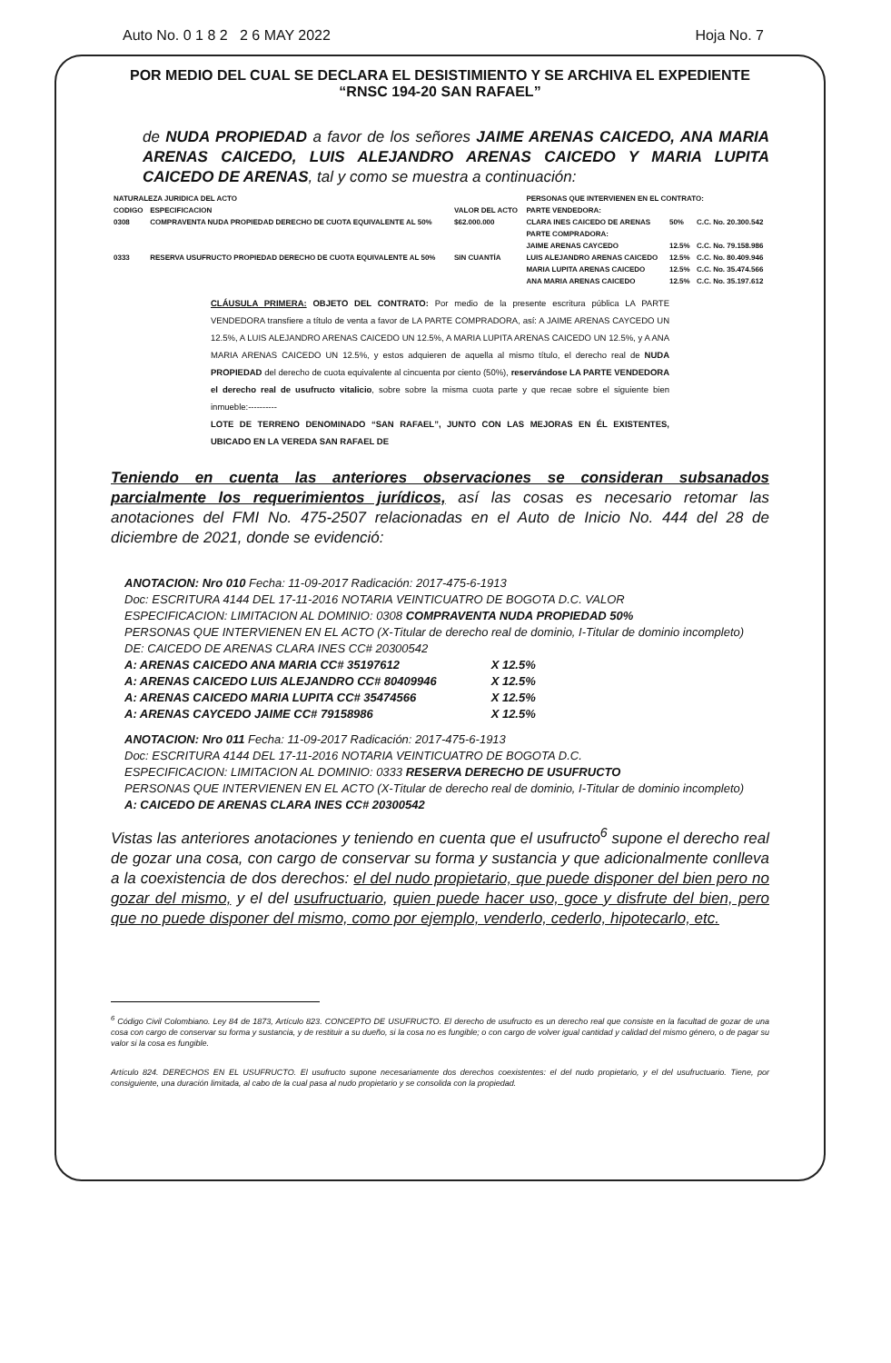Auto No. 0 1 8 2 2 6 MAY 2022 Hoja No. 7
POR MEDIO DEL CUAL SE DECLARA EL DESISTIMIENTO Y SE ARCHIVA EL EXPEDIENTE
“RNSC 194-20 SAN RAFAEL”
de NUDA PROPIEDAD a favor de los señores JAIME ARENAS CAICEDO, ANA MARIA ARENAS CAICEDO, LUIS ALEJANDRO ARENAS CAICEDO Y MARIA LUPITA CAICEDO DE ARENAS, tal y como se muestra a continuación:
| NATURALEZA JURIDICA DEL ACTO | | | PERSONAS QUE INTERVIENEN EN EL CONTRATO: | | |
| --- | --- | --- | --- | --- | --- |
| CODIGO | ESPECIFICACION | VALOR DEL ACTO | PARTE VENDEDORA: | | |
| 0308 | COMPRAVENTA NUDA PROPIEDAD DERECHO DE CUOTA EQUIVALENTE AL 50% | $62.000.000 | CLARA INES CAICEDO DE ARENAS | 50% | C.C. No. 20.300.542 |
| | | | PARTE COMPRADORA: | | |
| | | | JAIME ARENAS CAYCEDO | 12.5% | C.C. No. 79.158.986 |
| 0333 | RESERVA USUFRUCTO PROPIEDAD DERECHO DE CUOTA EQUIVALENTE AL 50% | SIN CUANTÍA | LUIS ALEJANDRO ARENAS CAICEDO | 12.5% | C.C. No. 80.409.946 |
| | | | MARIA LUPITA ARENAS CAICEDO | 12.5% | C.C. No. 35.474.566 |
| | | | ANA MARIA ARENAS CAICEDO | 12.5% | C.C. No. 35.197.612 |
CLÁUSULA PRIMERA: OBJETO DEL CONTRATO: Por medio de la presente escritura pública LA PARTE VENDEDORA transfiere a título de venta a favor de LA PARTE COMPRADORA, así: A JAIME ARENAS CAYCEDO UN 12.5%, A LUIS ALEJANDRO ARENAS CAICEDO UN 12.5%, A MARIA LUPITA ARENAS CAICEDO UN 12.5%, y A ANA MARIA ARENAS CAICEDO UN 12.5%, y estos adquieren de aquella al mismo título, el derecho real de NUDA PROPIEDAD del derecho de cuota equivalente al cincuenta por ciento (50%), reservándose LA PARTE VENDEDORA el derecho real de usufructo vitalicio, sobre sobre la misma cuota parte y que recae sobre el siguiente bien inmueble:----------
LOTE DE TERRENO DENOMINADO “SAN RAFAEL”, JUNTO CON LAS MEJORAS EN ÉL EXISTENTES, UBICADO EN LA VEREDA SAN RAFAEL DE
Teniendo en cuenta las anteriores observaciones se consideran subsanados parcialmente los requerimientos jurídicos, así las cosas es necesario retomar las anotaciones del FMI No. 475-2507 relacionadas en el Auto de Inicio No. 444 del 28 de diciembre de 2021, donde se evidenció:
ANOTACION: Nro 010 Fecha: 11-09-2017 Radicación: 2017-475-6-1913
Doc: ESCRITURA 4144 DEL 17-11-2016 NOTARIA VEINTICUATRO DE BOGOTA D.C. VALOR
ESPECIFICACION: LIMITACION AL DOMINIO: 0308 COMPRAVENTA NUDA PROPIEDAD 50%
PERSONAS QUE INTERVIENEN EN EL ACTO (X-Titular de derecho real de dominio, I-Titular de dominio incompleto)
DE: CAICEDO DE ARENAS CLARA INES CC# 20300542
| A: ARENAS CAICEDO ANA MARIA CC# 35197612 | X 12.5% |
| A: ARENAS CAICEDO LUIS ALEJANDRO CC# 80409946 | X 12.5% |
| A: ARENAS CAICEDO MARIA LUPITA CC# 35474566 | X 12.5% |
| A: ARENAS CAYCEDO JAIME CC# 79158986 | X 12.5% |
ANOTACION: Nro 011 Fecha: 11-09-2017 Radicación: 2017-475-6-1913
Doc: ESCRITURA 4144 DEL 17-11-2016 NOTARIA VEINTICUATRO DE BOGOTA D.C.
ESPECIFICACION: LIMITACION AL DOMINIO: 0333 RESERVA DERECHO DE USUFRUCTO
PERSONAS QUE INTERVIENEN EN EL ACTO (X-Titular de derecho real de dominio, I-Titular de dominio incompleto)
A: CAICEDO DE ARENAS CLARA INES CC# 20300542
Vistas las anteriores anotaciones y teniendo en cuenta que el usufructo<sup>6</sup> supone el derecho real de gozar una cosa, con cargo de conservar su forma y sustancia y que adicionalmente conlleva a la coexistencia de dos derechos: el del nudo propietario, que puede disponer del bien pero no gozar del mismo, y el del usufructuario, quien puede hacer uso, goce y disfrute del bien, pero que no puede disponer del mismo, como por ejemplo, venderlo, cederlo, hipotecarlo, etc.
<sup>6</sup> Código Civil Colombiano. Ley 84 de 1873, Artículo 823. CONCEPTO DE USUFRUCTO. El derecho de usufructo es un derecho real que consiste en la facultad de gozar de una cosa con cargo de conservar su forma y sustancia, y de restituir a su dueño, si la cosa no es fungible; o con cargo de volver igual cantidad y calidad del mismo género, o de pagar su valor si la cosa es fungible.
Artículo 824. DERECHOS EN EL USUFRUCTO. El usufructo supone necesariamente dos derechos coexistentes: el del nudo propietario, y el del usufructuario. Tiene, por consiguiente, una duración limitada, al cabo de la cual pasa al nudo propietario y se consolida con la propiedad.